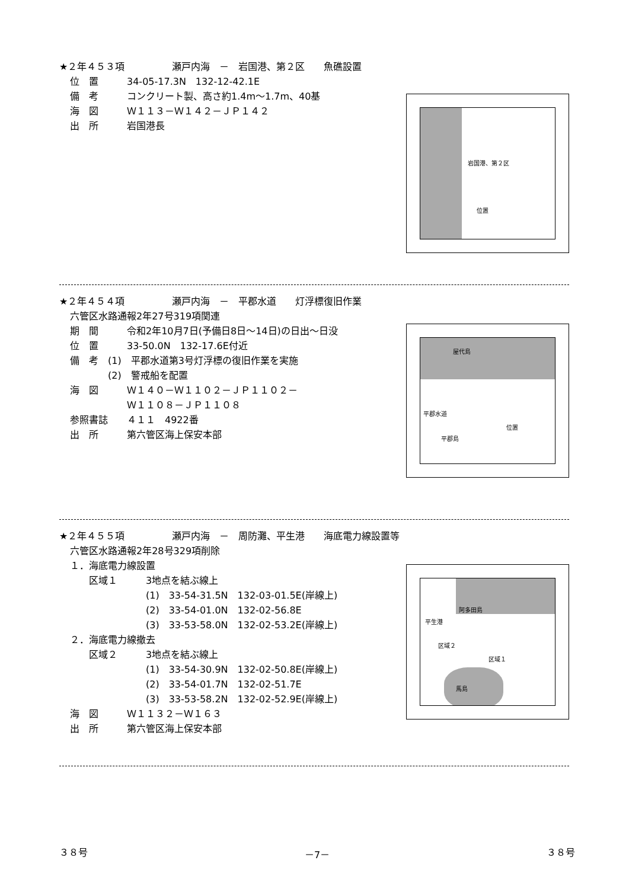★２年４５３項　　　　　瀬戸内海　－　岩国港、第２区　　魚礁設置
位　置　　　34-05-17.3N　132-12-42.1E
備　考　　　コンクリート製、高さ約1.4m～1.7m、40基
海　図　　　Ｗ１１３－Ｗ１４２－ＪＰ１４２
出　所　　　岩国港長
岩国港、第２区
位置
★２年４５４項　　　　　瀬戸内海　－　平郡水道　　灯浮標復旧作業
六管区水路通報2年27号319項関連
期　間　　　令和2年10月7日(予備日8日～14日)の日出～日没
位　置　　　33-50.0N　132-17.6E付近
備　考　(1)　平郡水道第3号灯浮標の復旧作業を実施
　　　　(2)　警戒船を配置
海　図　　　Ｗ１４０－Ｗ１１０２－ＪＰ１１０２－
　　　　　　Ｗ１１０８－ＪＰ１１０８
参照書誌　　４１１　4922番
出　所　　　第六管区海上保安本部
屋代島
平郡水道
位置
平郡島
★２年４５５項　　　　　瀬戸内海　－　周防灘、平生港　　海底電力線設置等
六管区水路通報2年28号329項削除
１．海底電力線設置
　　区域１　　　3地点を結ぶ線上
　　　　　　　　(1)　33-54-31.5N　132-03-01.5E(岸線上)
　　　　　　　　(2)　33-54-01.0N　132-02-56.8E
　　　　　　　　(3)　33-53-58.0N　132-02-53.2E(岸線上)
２．海底電力線撤去
　　区域２　　　3地点を結ぶ線上
　　　　　　　　(1)　33-54-30.9N　132-02-50.8E(岸線上)
　　　　　　　　(2)　33-54-01.7N　132-02-51.7E
　　　　　　　　(3)　33-53-58.2N　132-02-52.9E(岸線上)
海　図　　　Ｗ１１３２－Ｗ１６３
出　所　　　第六管区海上保安本部
阿多田島
平生港
区域２
区域１
馬島
３８号 －7－ ３８号